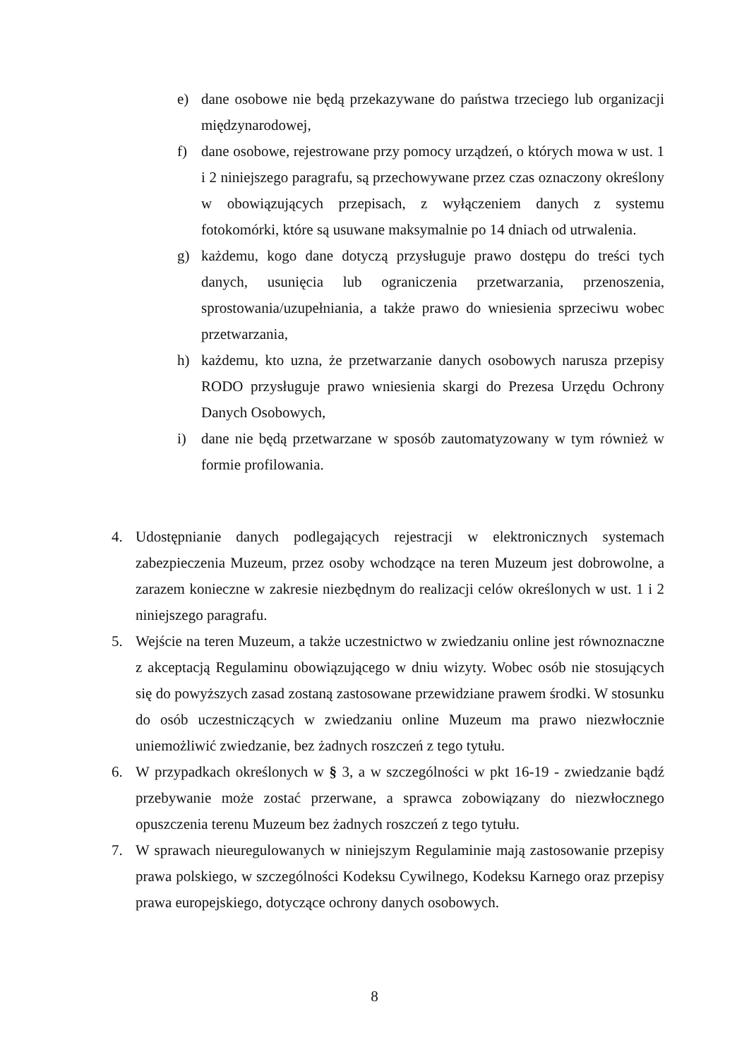e) dane osobowe nie będą przekazywane do państwa trzeciego lub organizacji międzynarodowej,
f) dane osobowe, rejestrowane przy pomocy urządzeń, o których mowa w ust. 1 i 2 niniejszego paragrafu, są przechowywane przez czas oznaczony określony w obowiązujących przepisach, z wyłączeniem danych z systemu fotokomórki, które są usuwane maksymalnie po 14 dniach od utrwalenia.
g) każdemu, kogo dane dotyczą przysługuje prawo dostępu do treści tych danych, usunięcia lub ograniczenia przetwarzania, przenoszenia, sprostowania/uzupełniania, a także prawo do wniesienia sprzeciwu wobec przetwarzania,
h) każdemu, kto uzna, że przetwarzanie danych osobowych narusza przepisy RODO przysługuje prawo wniesienia skargi do Prezesa Urzędu Ochrony Danych Osobowych,
i) dane nie będą przetwarzane w sposób zautomatyzowany w tym również w formie profilowania.
4. Udostępnianie danych podlegających rejestracji w elektronicznych systemach zabezpieczenia Muzeum, przez osoby wchodzące na teren Muzeum jest dobrowolne, a zarazem konieczne w zakresie niezbędnym do realizacji celów określonych w ust. 1 i 2 niniejszego paragrafu.
5. Wejście na teren Muzeum, a także uczestnictwo w zwiedzaniu online jest równoznaczne z akceptacją Regulaminu obowiązującego w dniu wizyty. Wobec osób nie stosujących się do powyższych zasad zostaną zastosowane przewidziane prawem środki. W stosunku do osób uczestniczących w zwiedzaniu online Muzeum ma prawo niezwłocznie uniemożliwić zwiedzanie, bez żadnych roszczeń z tego tytułu.
6. W przypadkach określonych w § 3, a w szczególności w pkt 16-19 - zwiedzanie bądź przebywanie może zostać przerwane, a sprawca zobowiązany do niezwłocznego opuszczenia terenu Muzeum bez żadnych roszczeń z tego tytułu.
7. W sprawach nieuregulowanych w niniejszym Regulaminie mają zastosowanie przepisy prawa polskiego, w szczególności Kodeksu Cywilnego, Kodeksu Karnego oraz przepisy prawa europejskiego, dotyczące ochrony danych osobowych.
8